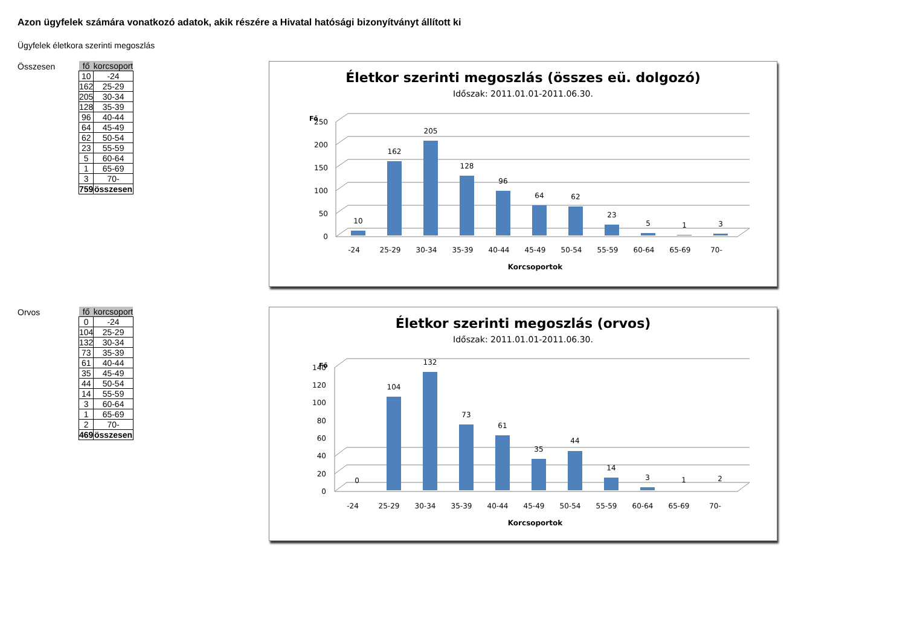Azon ügyfelek számára vonatkozó adatok, akik részére a Hivatal hatósági bizonyítványt állított ki
Ügyfelek életkora szerinti megoszlás
Összesen
| fő | korcsoport |
| --- | --- |
| 10 | -24 |
| 162 | 25-29 |
| 205 | 30-34 |
| 128 | 35-39 |
| 96 | 40-44 |
| 64 | 45-49 |
| 62 | 50-54 |
| 23 | 55-59 |
| 5 | 60-64 |
| 1 | 65-69 |
| 3 | 70- |
| 759 | összesen |
Életkor szerinti megoszlás (összes eü. dolgozó)
Időszak: 2011.01.01-2011.06.30.
Fő
250
200
150
100
50
0
10
162
205
128
96
64
62
23
5
1
3
-24
25-29
30-34
35-39
40-44
45-49
50-54
55-59
60-64
65-69
70-
Korcsoportok
Orvos
| fő | korcsoport |
| --- | --- |
| 0 | -24 |
| 104 | 25-29 |
| 132 | 30-34 |
| 73 | 35-39 |
| 61 | 40-44 |
| 35 | 45-49 |
| 44 | 50-54 |
| 14 | 55-59 |
| 3 | 60-64 |
| 1 | 65-69 |
| 2 | 70- |
| 469 | összesen |
Életkor szerinti megoszlás (orvos)
Időszak: 2011.01.01-2011.06.30.
Fő
140
120
100
80
60
40
20
0
0
104
132
73
61
35
44
14
3
1
2
-24
25-29
30-34
35-39
40-44
45-49
50-54
55-59
60-64
65-69
70-
Korcsoportok